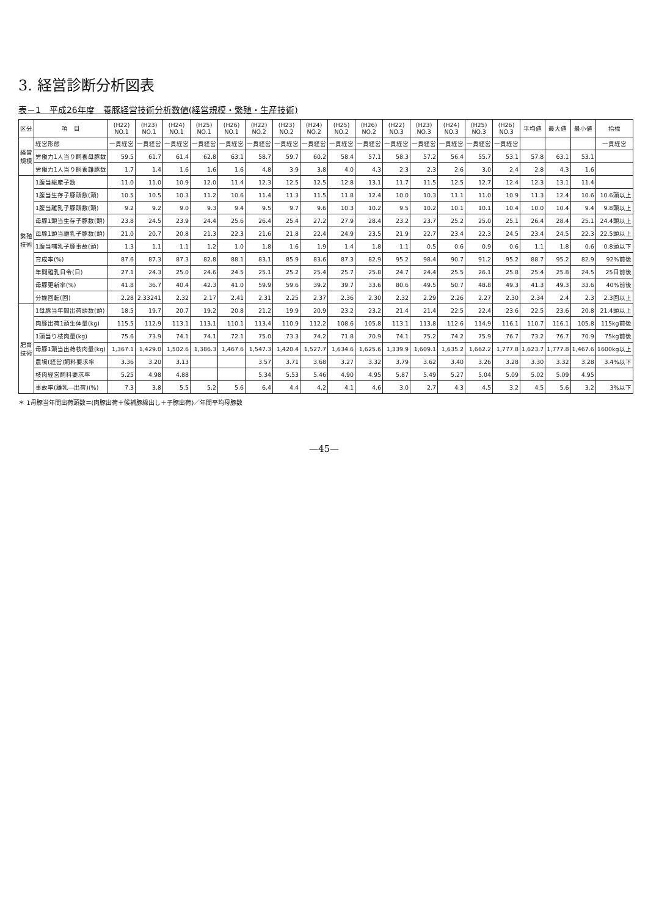3. 経営診断分析図表
表－1　平成26年度　養豚経営技術分析数値(経営規模・繁殖・生産技術)
| 区分 | 項 目 | (H22) NO.1 | (H23) NO.1 | (H24) NO.1 | (H25) NO.1 | (H26) NO.1 | (H22) NO.2 | (H23) NO.2 | (H24) NO.2 | (H25) NO.2 | (H26) NO.2 | (H22) NO.3 | (H23) NO.3 | (H24) NO.3 | (H25) NO.3 | (H26) NO.3 | 平均値 | 最大値 | 最小値 | 指標 |
| --- | --- | --- | --- | --- | --- | --- | --- | --- | --- | --- | --- | --- | --- | --- | --- | --- | --- | --- | --- | --- |
| 経営規模 | 経営形態 | 一貫経営 | 一貫経営 | 一貫経営 | 一貫経営 | 一貫経営 | 一貫経営 | 一貫経営 | 一貫経営 | 一貫経営 | 一貫経営 | 一貫経営 | 一貫経営 | 一貫経営 | 一貫経営 | 一貫経営 | | | | 一貫経営 |
| | 労働力1人当り飼養母豚数 | 59.5 | 61.7 | 61.4 | 62.8 | 63.1 | 58.7 | 59.7 | 60.2 | 58.4 | 57.1 | 58.3 | 57.2 | 56.4 | 55.7 | 53.1 | 57.8 | 63.1 | 53.1 | |
| | 労働力1人当り飼養雄豚数 | 1.7 | 1.4 | 1.6 | 1.6 | 1.6 | 4.8 | 3.9 | 3.8 | 4.0 | 4.3 | 2.3 | 2.3 | 2.6 | 3.0 | 2.4 | 2.8 | 4.3 | 1.6 | |
| 繁殖技術 | 1腹当総産子数 | 11.0 | 11.0 | 10.9 | 12.0 | 11.4 | 12.3 | 12.5 | 12.5 | 12.8 | 13.1 | 11.7 | 11.5 | 12.5 | 12.7 | 12.4 | 12.3 | 13.1 | 11.4 | |
| | 1腹当生存子豚頭数(頭) | 10.5 | 10.5 | 10.3 | 11.2 | 10.6 | 11.4 | 11.3 | 11.5 | 11.8 | 12.4 | 10.0 | 10.3 | 11.1 | 11.0 | 10.9 | 11.3 | 12.4 | 10.6 | 10.6頭以上 |
| | 1腹当離乳子豚頭数(頭) | 9.2 | 9.2 | 9.0 | 9.3 | 9.4 | 9.5 | 9.7 | 9.6 | 10.3 | 10.2 | 9.5 | 10.2 | 10.1 | 10.1 | 10.4 | 10.0 | 10.4 | 9.4 | 9.8頭以上 |
| | 母豚1頭当生存子豚数(頭) | 23.8 | 24.5 | 23.9 | 24.4 | 25.6 | 26.4 | 25.4 | 27.2 | 27.9 | 28.4 | 23.2 | 23.7 | 25.2 | 25.0 | 25.1 | 26.4 | 28.4 | 25.1 | 24.4頭以上 |
| | 母豚1頭当離乳子豚数(頭) | 21.0 | 20.7 | 20.8 | 21.3 | 22.3 | 21.6 | 21.8 | 22.4 | 24.9 | 23.5 | 21.9 | 22.7 | 23.4 | 22.3 | 24.5 | 23.4 | 24.5 | 22.3 | 22.5頭以上 |
| | 1腹当哺乳子豚事故(頭) | 1.3 | 1.1 | 1.1 | 1.2 | 1.0 | 1.8 | 1.6 | 1.9 | 1.4 | 1.8 | 1.1 | 0.5 | 0.6 | 0.9 | 0.6 | 1.1 | 1.8 | 0.6 | 0.8頭以下 |
| | 育成率(%) | 87.6 | 87.3 | 87.3 | 82.8 | 88.1 | 83.1 | 85.9 | 83.6 | 87.3 | 82.9 | 95.2 | 98.4 | 90.7 | 91.2 | 95.2 | 88.7 | 95.2 | 82.9 | 92%前後 |
| | 年間離乳日令(日) | 27.1 | 24.3 | 25.0 | 24.6 | 24.5 | 25.1 | 25.2 | 25.4 | 25.7 | 25.8 | 24.7 | 24.4 | 25.5 | 26.1 | 25.8 | 25.4 | 25.8 | 24.5 | 25日前後 |
| | 母豚更新率(%) | 41.8 | 36.7 | 40.4 | 42.3 | 41.0 | 59.9 | 59.6 | 39.2 | 39.7 | 33.6 | 80.6 | 49.5 | 50.7 | 48.8 | 49.3 | 41.3 | 49.3 | 33.6 | 40%前後 |
| | 分娩回転(回) | 2.28 | 2.33241 | 2.32 | 2.17 | 2.41 | 2.31 | 2.25 | 2.37 | 2.36 | 2.30 | 2.32 | 2.29 | 2.26 | 2.27 | 2.30 | 2.34 | 2.4 | 2.3 | 2.3回以上 |
| 肥育技術 | 1母豚当年間出荷頭数(頭) | 18.5 | 19.7 | 20.7 | 19.2 | 20.8 | 21.2 | 19.9 | 20.9 | 23.2 | 23.2 | 21.4 | 21.4 | 22.5 | 22.4 | 23.6 | 22.5 | 23.6 | 20.8 | 21.4頭以上 |
| | 肉豚出荷1頭生体量(kg) | 115.5 | 112.9 | 113.1 | 113.1 | 110.1 | 113.4 | 110.9 | 112.2 | 108.6 | 105.8 | 113.1 | 113.8 | 112.6 | 114.9 | 116.1 | 110.7 | 116.1 | 105.8 | 115kg前後 |
| | 1頭当り枝肉量(kg) | 75.6 | 73.9 | 74.1 | 74.1 | 72.1 | 75.0 | 73.3 | 74.2 | 71.8 | 70.9 | 74.1 | 75.2 | 74.2 | 75.9 | 76.7 | 73.2 | 76.7 | 70.9 | 75kg前後 |
| | 母豚1頭当出荷枝肉量(kg) | 1,367.1 | 1,429.0 | 1,502.6 | 1,386.3 | 1,467.6 | 1,547.3 | 1,420.4 | 1,527.7 | 1,634.6 | 1,625.6 | 1,339.9 | 1,609.1 | 1,635.2 | 1,662.2 | 1,777.8 | 1,623.7 | 1,777.8 | 1,467.6 | 1600kg以上 |
| | 農場(経営)飼料要求率 | 3.36 | 3.20 | 3.13 | | | 3.57 | 3.71 | 3.68 | 3.27 | 3.32 | 3.79 | 3.62 | 3.40 | 3.26 | 3.28 | 3.30 | 3.32 | 3.28 | 3.4%以下 |
| | 枝肉経営飼料要求率 | 5.25 | 4.98 | 4.88 | | | 5.34 | 5.53 | 5.46 | 4.90 | 4.95 | 5.87 | 5.49 | 5.27 | 5.04 | 5.09 | 5.02 | 5.09 | 4.95 | |
| | 事故率(離乳―出荷)(%) | 7.3 | 3.8 | 5.5 | 5.2 | 5.6 | 6.4 | 4.4 | 4.2 | 4.1 | 4.6 | 3.0 | 2.7 | 4.3 | 4.5 | 3.2 | 4.5 | 5.6 | 3.2 | 3%以下 |
＊ 1母豚当年間出荷頭数＝(肉豚出荷＋候補豚繰出し＋子豚出荷)／年間平均母豚数
—45—